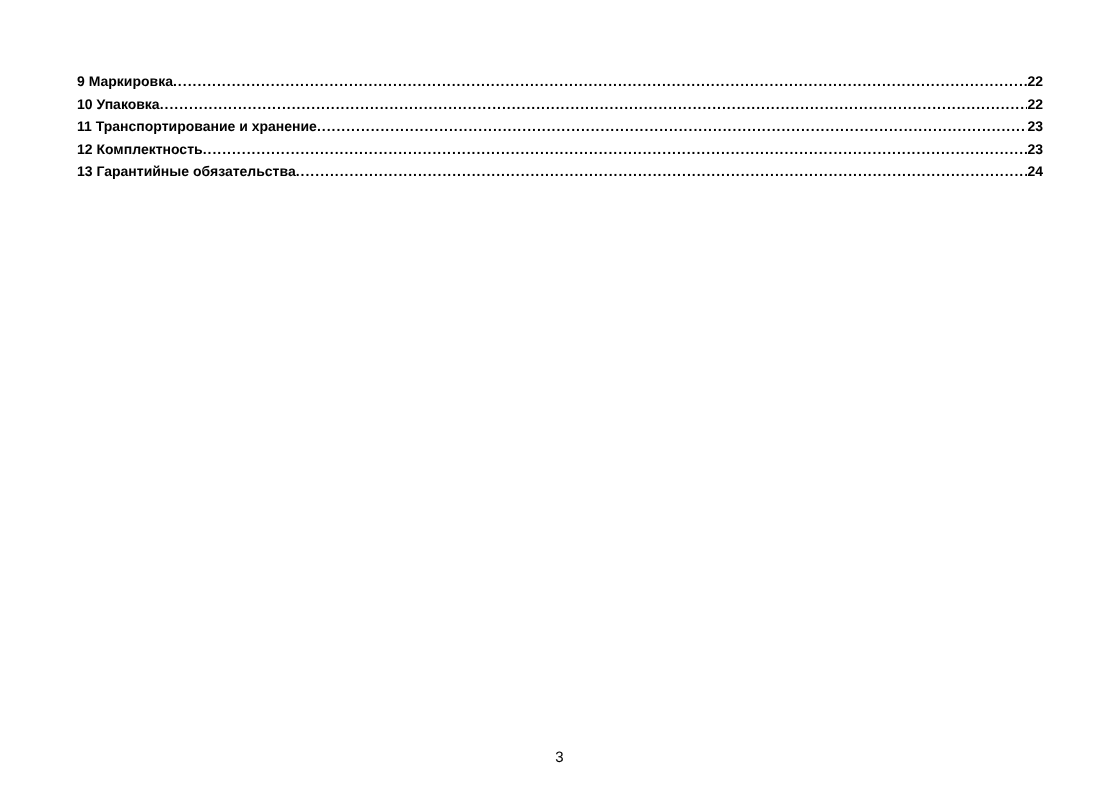9 Маркировка 22
10 Упаковка 22
11 Транспортирование и хранение 23
12 Комплектность 23
13 Гарантийные обязательства 24
3